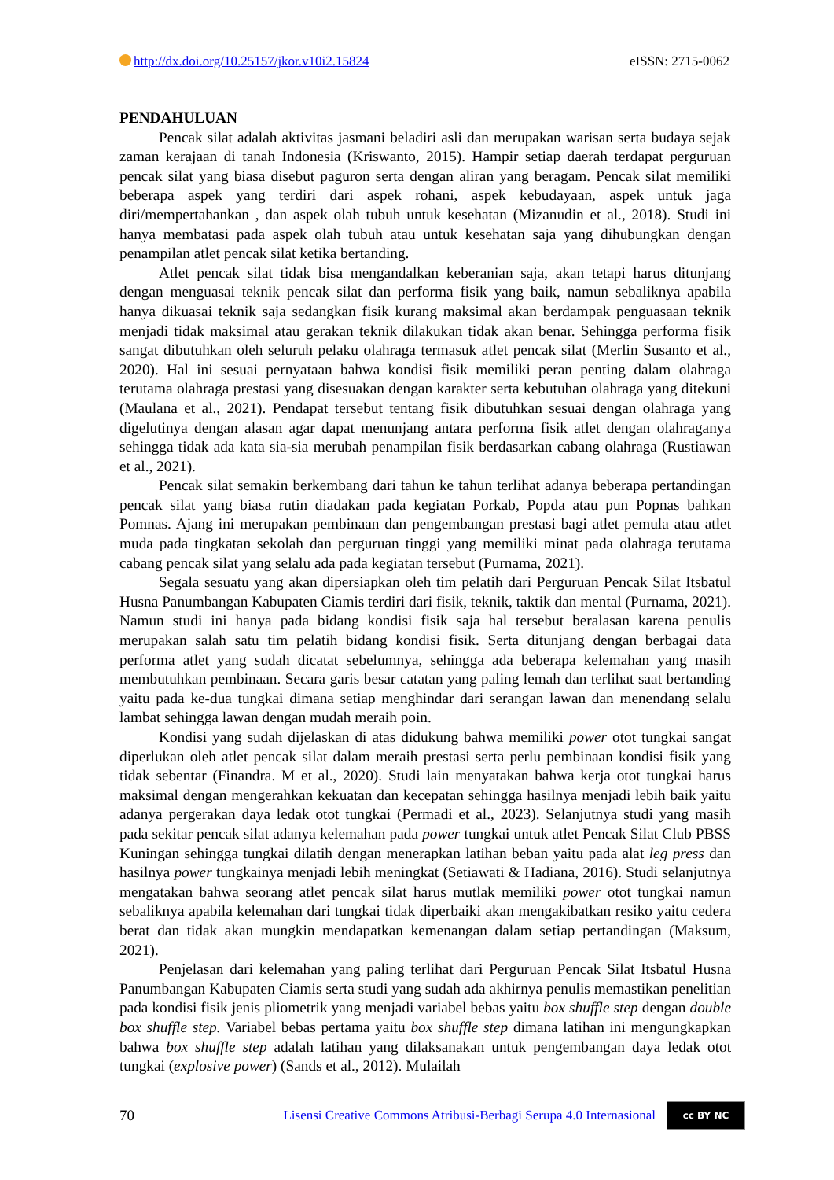http://dx.doi.org/10.25157/jkor.v10i2.15824 eISSN: 2715-0062
PENDAHULUAN
Pencak silat adalah aktivitas jasmani beladiri asli dan merupakan warisan serta budaya sejak zaman kerajaan di tanah Indonesia (Kriswanto, 2015). Hampir setiap daerah terdapat perguruan pencak silat yang biasa disebut paguron serta dengan aliran yang beragam. Pencak silat memiliki beberapa aspek yang terdiri dari aspek rohani, aspek kebudayaan, aspek untuk jaga diri/mempertahankan , dan aspek olah tubuh untuk kesehatan (Mizanudin et al., 2018). Studi ini hanya membatasi pada aspek olah tubuh atau untuk kesehatan saja yang dihubungkan dengan penampilan atlet pencak silat ketika bertanding.
Atlet pencak silat tidak bisa mengandalkan keberanian saja, akan tetapi harus ditunjang dengan menguasai teknik pencak silat dan performa fisik yang baik, namun sebaliknya apabila hanya dikuasai teknik saja sedangkan fisik kurang maksimal akan berdampak penguasaan teknik menjadi tidak maksimal atau gerakan teknik dilakukan tidak akan benar. Sehingga performa fisik sangat dibutuhkan oleh seluruh pelaku olahraga termasuk atlet pencak silat (Merlin Susanto et al., 2020). Hal ini sesuai pernyataan bahwa kondisi fisik memiliki peran penting dalam olahraga terutama olahraga prestasi yang disesuakan dengan karakter serta kebutuhan olahraga yang ditekuni (Maulana et al., 2021). Pendapat tersebut tentang fisik dibutuhkan sesuai dengan olahraga yang digelutinya dengan alasan agar dapat menunjang antara performa fisik atlet dengan olahraganya sehingga tidak ada kata sia-sia merubah penampilan fisik berdasarkan cabang olahraga (Rustiawan et al., 2021).
Pencak silat semakin berkembang dari tahun ke tahun terlihat adanya beberapa pertandingan pencak silat yang biasa rutin diadakan pada kegiatan Porkab, Popda atau pun Popnas bahkan Pomnas. Ajang ini merupakan pembinaan dan pengembangan prestasi bagi atlet pemula atau atlet muda pada tingkatan sekolah dan perguruan tinggi yang memiliki minat pada olahraga terutama cabang pencak silat yang selalu ada pada kegiatan tersebut (Purnama, 2021).
Segala sesuatu yang akan dipersiapkan oleh tim pelatih dari Perguruan Pencak Silat Itsbatul Husna Panumbangan Kabupaten Ciamis terdiri dari fisik, teknik, taktik dan mental (Purnama, 2021). Namun studi ini hanya pada bidang kondisi fisik saja hal tersebut beralasan karena penulis merupakan salah satu tim pelatih bidang kondisi fisik. Serta ditunjang dengan berbagai data performa atlet yang sudah dicatat sebelumnya, sehingga ada beberapa kelemahan yang masih membutuhkan pembinaan. Secara garis besar catatan yang paling lemah dan terlihat saat bertanding yaitu pada ke-dua tungkai dimana setiap menghindar dari serangan lawan dan menendang selalu lambat sehingga lawan dengan mudah meraih poin.
Kondisi yang sudah dijelaskan di atas didukung bahwa memiliki power otot tungkai sangat diperlukan oleh atlet pencak silat dalam meraih prestasi serta perlu pembinaan kondisi fisik yang tidak sebentar (Finandra. M et al., 2020). Studi lain menyatakan bahwa kerja otot tungkai harus maksimal dengan mengerahkan kekuatan dan kecepatan sehingga hasilnya menjadi lebih baik yaitu adanya pergerakan daya ledak otot tungkai (Permadi et al., 2023). Selanjutnya studi yang masih pada sekitar pencak silat adanya kelemahan pada power tungkai untuk atlet Pencak Silat Club PBSS Kuningan sehingga tungkai dilatih dengan menerapkan latihan beban yaitu pada alat leg press dan hasilnya power tungkainya menjadi lebih meningkat (Setiawati & Hadiana, 2016). Studi selanjutnya mengatakan bahwa seorang atlet pencak silat harus mutlak memiliki power otot tungkai namun sebaliknya apabila kelemahan dari tungkai tidak diperbaiki akan mengakibatkan resiko yaitu cedera berat dan tidak akan mungkin mendapatkan kemenangan dalam setiap pertandingan (Maksum, 2021).
Penjelasan dari kelemahan yang paling terlihat dari Perguruan Pencak Silat Itsbatul Husna Panumbangan Kabupaten Ciamis serta studi yang sudah ada akhirnya penulis memastikan penelitian pada kondisi fisik jenis pliometrik yang menjadi variabel bebas yaitu box shuffle step dengan double box shuffle step. Variabel bebas pertama yaitu box shuffle step dimana latihan ini mengungkapkan bahwa box shuffle step adalah latihan yang dilaksanakan untuk pengembangan daya ledak otot tungkai (explosive power) (Sands et al., 2012). Mulailah
70 Lisensi Creative Commons Atribusi-Berbagi Serupa 4.0 Internasional cc BY NC